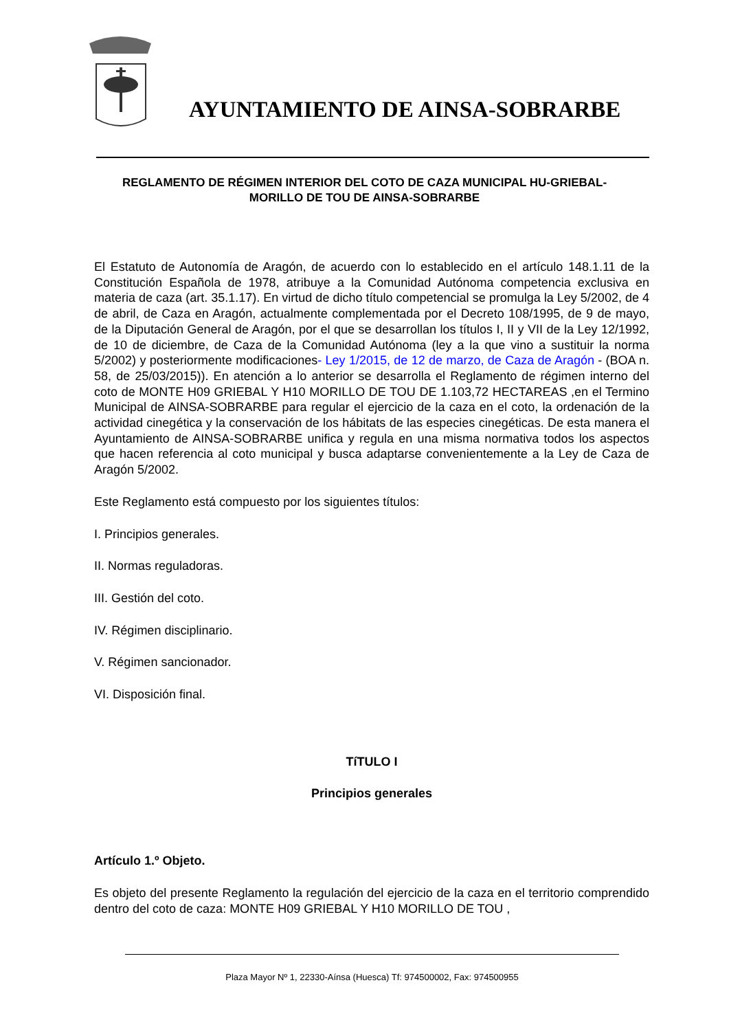AYUNTAMIENTO DE AINSA-SOBRARBE
REGLAMENTO DE RÉGIMEN INTERIOR DEL COTO DE CAZA MUNICIPAL HU-GRIEBAL-MORILLO DE TOU DE AINSA-SOBRARBE
El Estatuto de Autonomía de Aragón, de acuerdo con lo establecido en el artículo 148.1.11 de la Constitución Española de 1978, atribuye a la Comunidad Autónoma competencia exclusiva en materia de caza (art. 35.1.17). En virtud de dicho título competencial se promulga la Ley 5/2002, de 4 de abril, de Caza en Aragón, actualmente complementada por el Decreto 108/1995, de 9 de mayo, de la Diputación General de Aragón, por el que se desarrollan los títulos I, II y VII de la Ley 12/1992, de 10 de diciembre, de Caza de la Comunidad Autónoma (ley a la que vino a sustituir la norma 5/2002) y posteriormente modificaciones- Ley 1/2015, de 12 de marzo, de Caza de Aragón - (BOA n. 58, de 25/03/2015)). En atención a lo anterior se desarrolla el Reglamento de régimen interno del coto de MONTE H09 GRIEBAL Y H10 MORILLO DE TOU DE 1.103,72 HECTAREAS ,en el Termino Municipal de AINSA-SOBRARBE para regular el ejercicio de la caza en el coto, la ordenación de la actividad cinegética y la conservación de los hábitats de las especies cinegéticas. De esta manera el Ayuntamiento de AINSA-SOBRARBE unifica y regula en una misma normativa todos los aspectos que hacen referencia al coto municipal y busca adaptarse convenientemente a la Ley de Caza de Aragón 5/2002.
Este Reglamento está compuesto por los siguientes títulos:
I. Principios generales.
II. Normas reguladoras.
III. Gestión del coto.
IV. Régimen disciplinario.
V. Régimen sancionador.
VI. Disposición final.
TíTULO I
Principios generales
Artículo 1.º Objeto.
Es objeto del presente Reglamento la regulación del ejercicio de la caza en el territorio comprendido dentro del coto de caza: MONTE H09 GRIEBAL Y H10 MORILLO DE TOU ,
Plaza Mayor Nº 1, 22330-Aínsa (Huesca) Tf: 974500002, Fax: 974500955